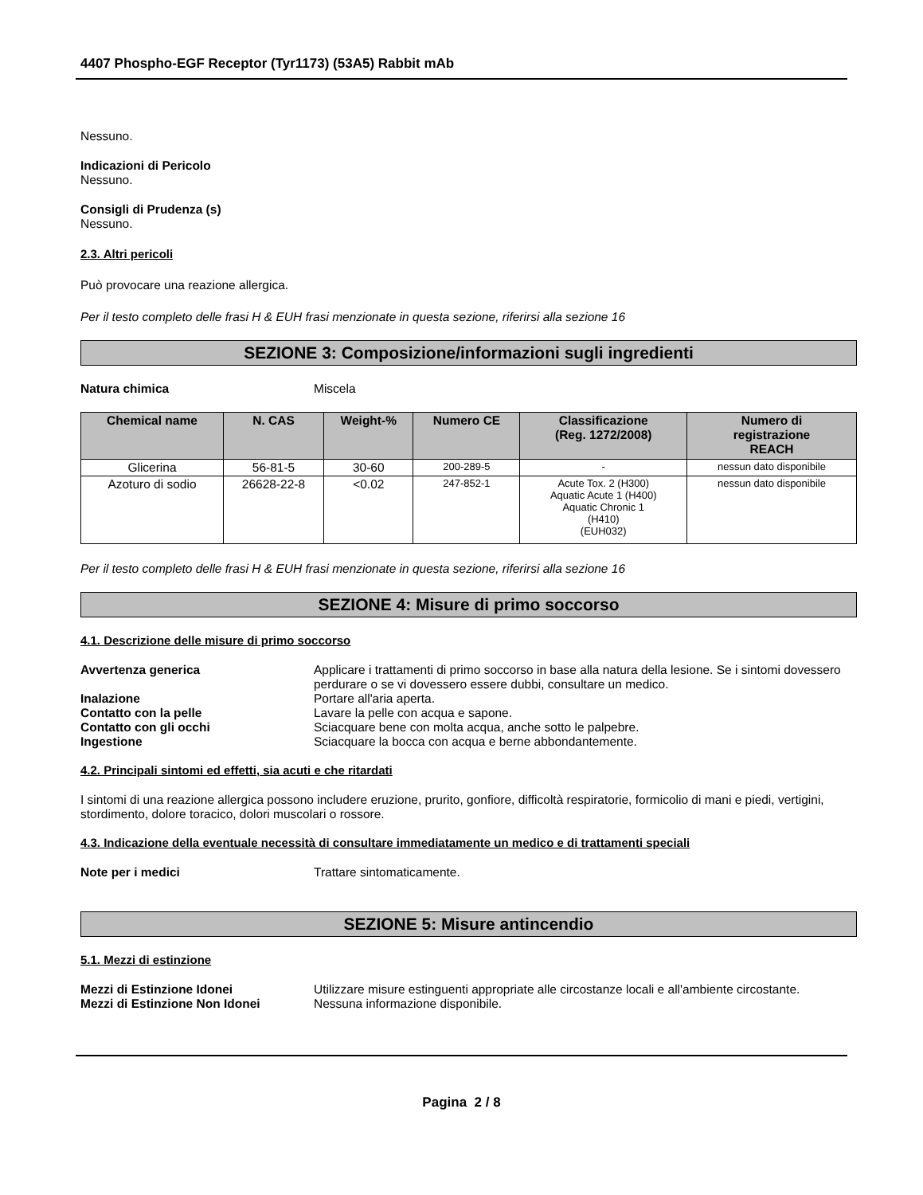4407 Phospho-EGF Receptor (Tyr1173) (53A5) Rabbit mAb
Nessuno.
Indicazioni di Pericolo
Nessuno.
Consigli di Prudenza (s)
Nessuno.
2.3. Altri pericoli
Può provocare una reazione allergica.
Per il testo completo delle frasi H & EUH frasi menzionate in questa sezione, riferirsi alla sezione 16
SEZIONE 3: Composizione/informazioni sugli ingredienti
Natura chimica Miscela
| Chemical name | N. CAS | Weight-% | Numero CE | Classificazione (Reg. 1272/2008) | Numero di registrazione REACH |
| --- | --- | --- | --- | --- | --- |
| Glicerina | 56-81-5 | 30-60 | 200-289-5 | - | nessun dato disponibile |
| Azoturo di sodio | 26628-22-8 | <0.02 | 247-852-1 | Acute Tox. 2 (H300) Aquatic Acute 1 (H400) Aquatic Chronic 1 (H410) (EUH032) | nessun dato disponibile |
Per il testo completo delle frasi H & EUH frasi menzionate in questa sezione, riferirsi alla sezione 16
SEZIONE 4: Misure di primo soccorso
4.1. Descrizione delle misure di primo soccorso
Avvertenza generica Applicare i trattamenti di primo soccorso in base alla natura della lesione. Se i sintomi dovessero perdurare o se vi dovessero essere dubbi, consultare un medico.
Inalazione Portare all'aria aperta.
Contatto con la pelle Lavare la pelle con acqua e sapone.
Contatto con gli occhi Sciacquare bene con molta acqua, anche sotto le palpebre.
Ingestione Sciacquare la bocca con acqua e berne abbondantemente.
4.2. Principali sintomi ed effetti, sia acuti e che ritardati
I sintomi di una reazione allergica possono includere eruzione, prurito, gonfiore, difficoltà respiratorie, formicolio di mani e piedi, vertigini, stordimento, dolore toracico, dolori muscolari o rossore.
4.3. Indicazione della eventuale necessità di consultare immediatamente un medico e di trattamenti speciali
Note per i medici Trattare sintomaticamente.
SEZIONE 5: Misure antincendio
5.1. Mezzi di estinzione
Mezzi di Estinzione Idonei Utilizzare misure estinguenti appropriate alle circostanze locali e all'ambiente circostante.
Mezzi di Estinzione Non Idonei Nessuna informazione disponibile.
Pagina 2 / 8